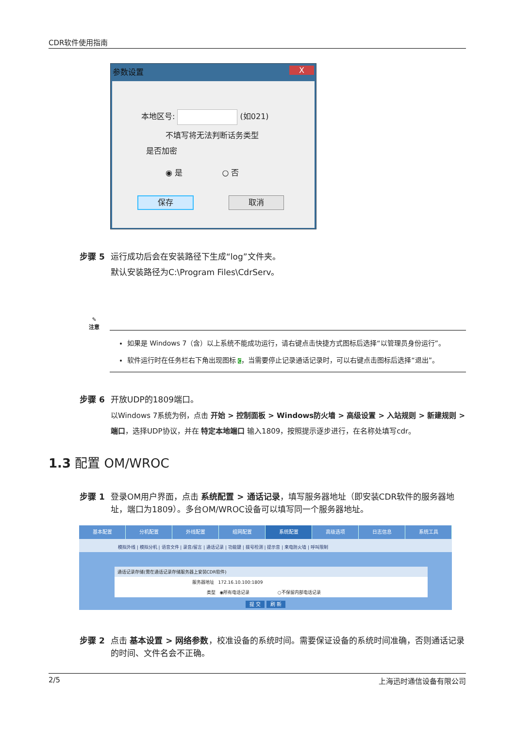CDR软件使用指南
参数设置 X
本地区号: (如021)
不填写将无法判断话务类型
是否加密
◉ 是 ○ 否
保存 取消
步骤 5 运行成功后会在安装路径下生成“log”文件夹。
默认安装路径为C:\Program Files\CdrServ。
✎
注意
如果是 Windows 7（含）以上系统不能成功运行，请右键点击快捷方式图标后选择“以管理员身份运行”。
软件运行时在任务栏右下角出现图标 C，当需要停止记录通话记录时，可以右键点击图标后选择“退出”。
步骤 6 开放UDP的1809端口。
以Windows 7系统为例，点击 开始 > 控制面板 > Windows防火墙 > 高级设置 > 入站规则 > 新建规则 > 端口，选择UDP协议，并在 特定本地端口 输入1809，按照提示逐步进行，在名称处填写cdr。
1.3 配置 OM/WROC
步骤 1 登录OM用户界面，点击 系统配置 > 通话记录，填写服务器地址（即安装CDR软件的服务器地址，端口为1809）。多台OM/WROC设备可以填写同一个服务器地址。
基本配置 分机配置 外线配置 组网配置 系统配置 高级选项 日志信息 系统工具
模拟外线 | 模拟分机 | 语音文件 | 录音/留言 | 通话记录 | 功能键 | 拨号检测 | 提示音 | 来电防火墙 | 呼叫限制
通话记录存储(需在通话记录存储服务器上安装CDR软件)
服务器地址 172.16.10.100:1809
类型 ◉所有电话记录 ○不保留内部电话记录
提 交 刷 新
步骤 2 点击 基本设置 > 网络参数，校准设备的系统时间。需要保证设备的系统时间准确，否则通话记录的时间、文件名会不正确。
2/5 上海迅时通信设备有限公司